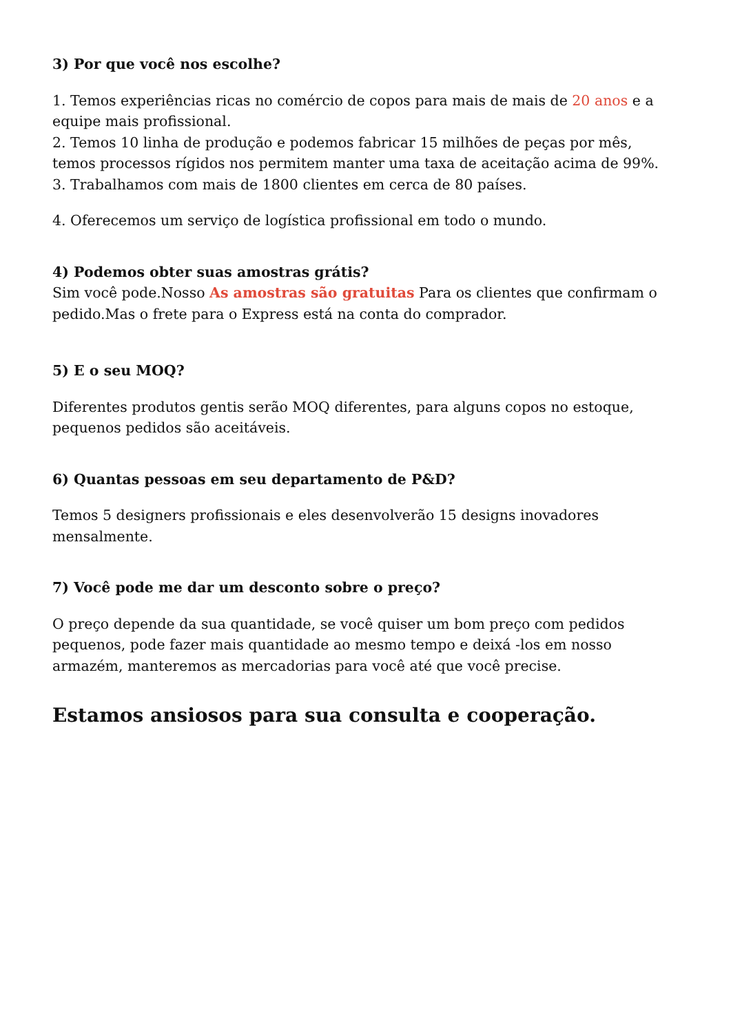3) Por que você nos escolhe?
1. Temos experiências ricas no comércio de copos para mais de mais de 20 anos e a equipe mais profissional.
2. Temos 10 linha de produção e podemos fabricar 15 milhões de peças por mês, temos processos rígidos nos permitem manter uma taxa de aceitação acima de 99%.
3. Trabalhamos com mais de 1800 clientes em cerca de 80 países.
4. Oferecemos um serviço de logística profissional em todo o mundo.
4) Podemos obter suas amostras grátis?
Sim você pode.Nosso As amostras são gratuitas Para os clientes que confirmam o pedido.Mas o frete para o Express está na conta do comprador.
5) E o seu MOQ?
Diferentes produtos gentis serão MOQ diferentes, para alguns copos no estoque, pequenos pedidos são aceitáveis.
6) Quantas pessoas em seu departamento de P&D?
Temos 5 designers profissionais e eles desenvolverão 15 designs inovadores mensalmente.
7) Você pode me dar um desconto sobre o preço?
O preço depende da sua quantidade, se você quiser um bom preço com pedidos pequenos, pode fazer mais quantidade ao mesmo tempo e deixá -los em nosso armazém, manteremos as mercadorias para você até que você precise.
Estamos ansiosos para sua consulta e cooperação.